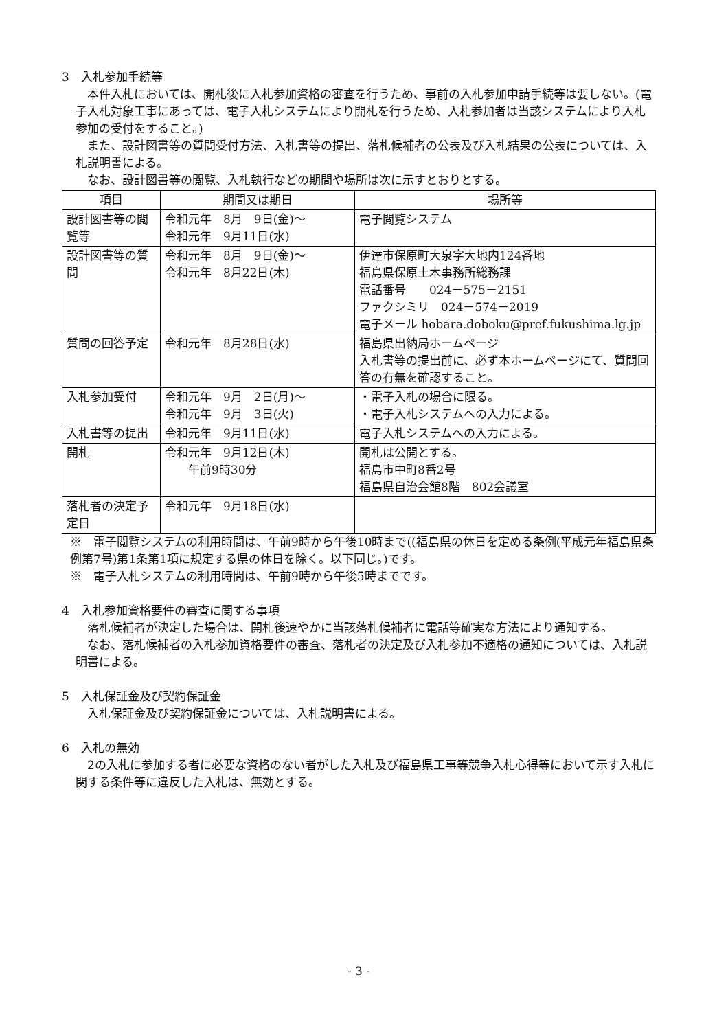3　入札参加手続等
本件入札においては、開札後に入札参加資格の審査を行うため、事前の入札参加申請手続等は要しない。(電子入札対象工事にあっては、電子入札システムにより開札を行うため、入札参加者は当該システムにより入札参加の受付をすること。)
また、設計図書等の質問受付方法、入札書等の提出、落札候補者の公表及び入札結果の公表については、入札説明書による。
なお、設計図書等の閲覧、入札執行などの期間や場所は次に示すとおりとする。
| 項目 | 期間又は期日 | 場所等 |
| --- | --- | --- |
| 設計図書等の閲覧等 | 令和元年 8月 9日(金)～ 令和元年 9月11日(水) | 電子閲覧システム |
| 設計図書等の質問 | 令和元年 8月 9日(金)～ 令和元年 8月22日(木) | 伊達市保原町大泉字大地内124番地 福島県保原土木事務所総務課 電話番号 024－575－2151 ファクシミリ 024－574－2019 電子メール hobara.doboku@pref.fukushima.lg.jp |
| 質問の回答予定 | 令和元年 8月28日(水) | 福島県出納局ホームページ 入札書等の提出前に、必ず本ホームページにて、質問回答の有無を確認すること。 |
| 入札参加受付 | 令和元年 9月 2日(月)～ 令和元年 9月 3日(火) | ・電子入札の場合に限る。 ・電子入札システムへの入力による。 |
| 入札書等の提出 | 令和元年 9月11日(水) | 電子入札システムへの入力による。 |
| 開札 | 令和元年 9月12日(木) 午前9時30分 | 開札は公開とする。 福島市中町8番2号 福島県自治会館8階 802会議室 |
| 落札者の決定予定日 | 令和元年 9月18日(水) | |
※　電子閲覧システムの利用時間は、午前9時から午後10時まで((福島県の休日を定める条例(平成元年福島県条例第7号)第1条第1項に規定する県の休日を除く。以下同じ。)です。
※　電子入札システムの利用時間は、午前9時から午後5時までです。
4　入札参加資格要件の審査に関する事項
落札候補者が決定した場合は、開札後速やかに当該落札候補者に電話等確実な方法により通知する。
なお、落札候補者の入札参加資格要件の審査、落札者の決定及び入札参加不適格の通知については、入札説明書による。
5　入札保証金及び契約保証金
入札保証金及び契約保証金については、入札説明書による。
6　入札の無効
2の入札に参加する者に必要な資格のない者がした入札及び福島県工事等競争入札心得等において示す入札に関する条件等に違反した入札は、無効とする。
- 3 -